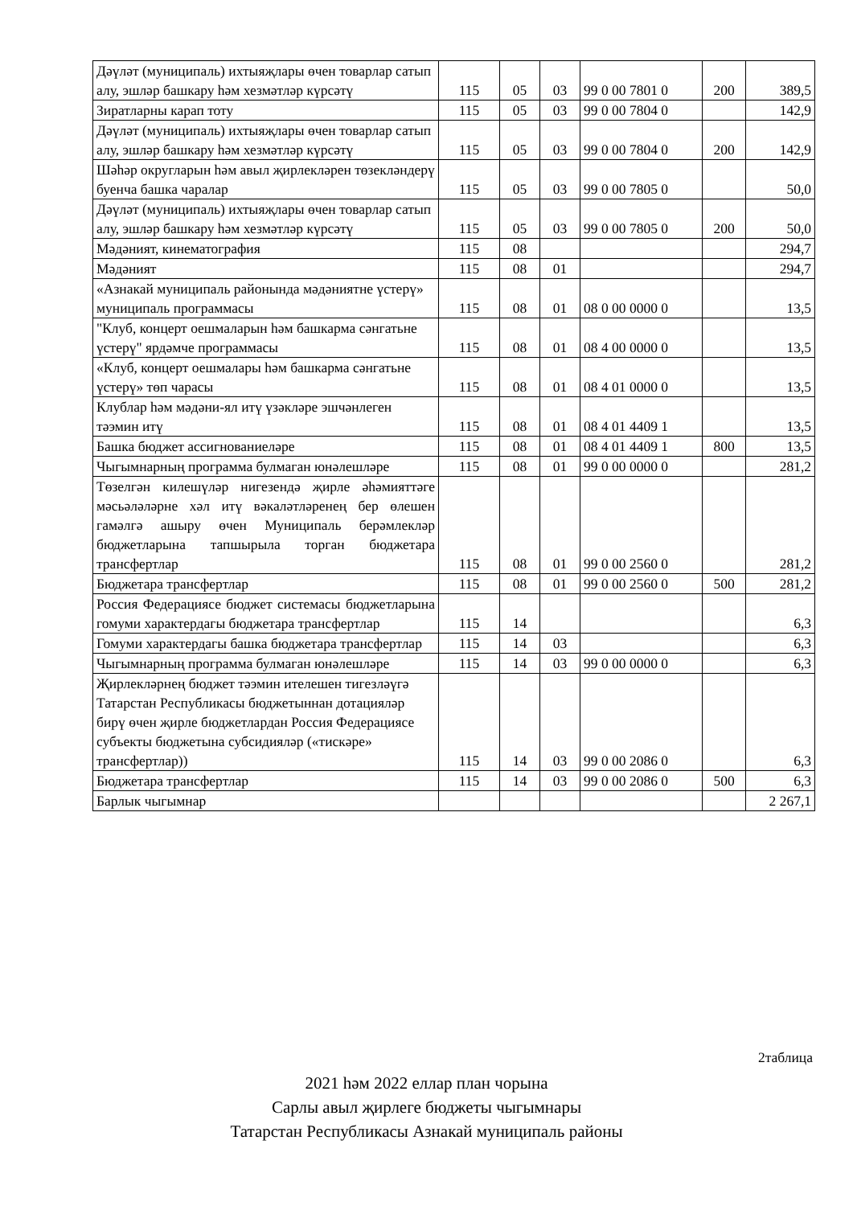| Дәүләт (муниципаль) ихтыяҗлары өчен товарлар сатып алу, эшләр башкару һәм хезмәтләр күрсәтү | 115 | 05 | 03 | 99 0 00 7801 0 | 200 | 389,5 |
| Зиратларны карап тоту | 115 | 05 | 03 | 99 0 00 7804 0 | | 142,9 |
| Дәүләт (муниципаль) ихтыяҗлары өчен товарлар сатып алу, эшләр башкару һәм хезмәтләр күрсәтү | 115 | 05 | 03 | 99 0 00 7804 0 | 200 | 142,9 |
| Шәһәр округларын һәм авыл җирлекләрен төзекләндерү буенча башка чаралар | 115 | 05 | 03 | 99 0 00 7805 0 | | 50,0 |
| Дәүләт (муниципаль) ихтыяҗлары өчен товарлар сатып алу, эшләр башкару һәм хезмәтләр күрсәтү | 115 | 05 | 03 | 99 0 00 7805 0 | 200 | 50,0 |
| Мәдәният, кинематография | 115 | 08 | | | | 294,7 |
| Мәдәният | 115 | 08 | 01 | | | 294,7 |
| «Азнакай муниципаль районында мәдәниятне үстерү» муниципаль программасы | 115 | 08 | 01 | 08 0 00 0000 0 | | 13,5 |
| "Клуб, концерт оешмаларын һәм башкарма сәнгатьне үстерү" ярдәмче программасы | 115 | 08 | 01 | 08 4 00 0000 0 | | 13,5 |
| «Клуб, концерт оешмалары һәм башкарма сәнгатьне үстерү» төп чарасы | 115 | 08 | 01 | 08 4 01 0000 0 | | 13,5 |
| Клублар һәм мәдәни-ял итү үзәкләре эшчәнлеген тәэмин итү | 115 | 08 | 01 | 08 4 01 4409 1 | | 13,5 |
| Башка бюджет ассигнованиеләре | 115 | 08 | 01 | 08 4 01 4409 1 | 800 | 13,5 |
| Чыгымнарның программа булмаган юнәлешләре | 115 | 08 | 01 | 99 0 00 0000 0 | | 281,2 |
| Төзелгән килешүләр нигезендә җирле әһәмияттәге мәсьәләләрне хәл итү вәкаләтләренең бер өлешен гамәлгә ашыру өчен Муниципаль берәмлекләр бюджетларына тапшырыла торган бюджетара трансфертлар | 115 | 08 | 01 | 99 0 00 2560 0 | | 281,2 |
| Бюджетара трансфертлар | 115 | 08 | 01 | 99 0 00 2560 0 | 500 | 281,2 |
| Россия Федерациясе бюджет системасы бюджетларына гомуми характердагы бюджетара трансфертлар | 115 | 14 | | | | 6,3 |
| Гомуми характердагы башка бюджетара трансфертлар | 115 | 14 | 03 | | | 6,3 |
| Чыгымнарның программа булмаган юнәлешләре | 115 | 14 | 03 | 99 0 00 0000 0 | | 6,3 |
| Җирлекләрнең бюджет тәэмин ителешен тигезләүгә Татарстан Республикасы бюджетыннан дотацияләр бирү өчен җирле бюджетлардан Россия Федерациясе субъекты бюджетына субсидияләр («тискәре» трансфертлар)) | 115 | 14 | 03 | 99 0 00 2086 0 | | 6,3 |
| Бюджетара трансфертлар | 115 | 14 | 03 | 99 0 00 2086 0 | 500 | 6,3 |
| Барлык чыгымнар | | | | | | 2 267,1 |
2таблица
2021 һәм 2022 еллар план чорына
Сарлы авыл җирлеге бюджеты чыгымнары
Татарстан Республикасы Азнакай муниципаль районы